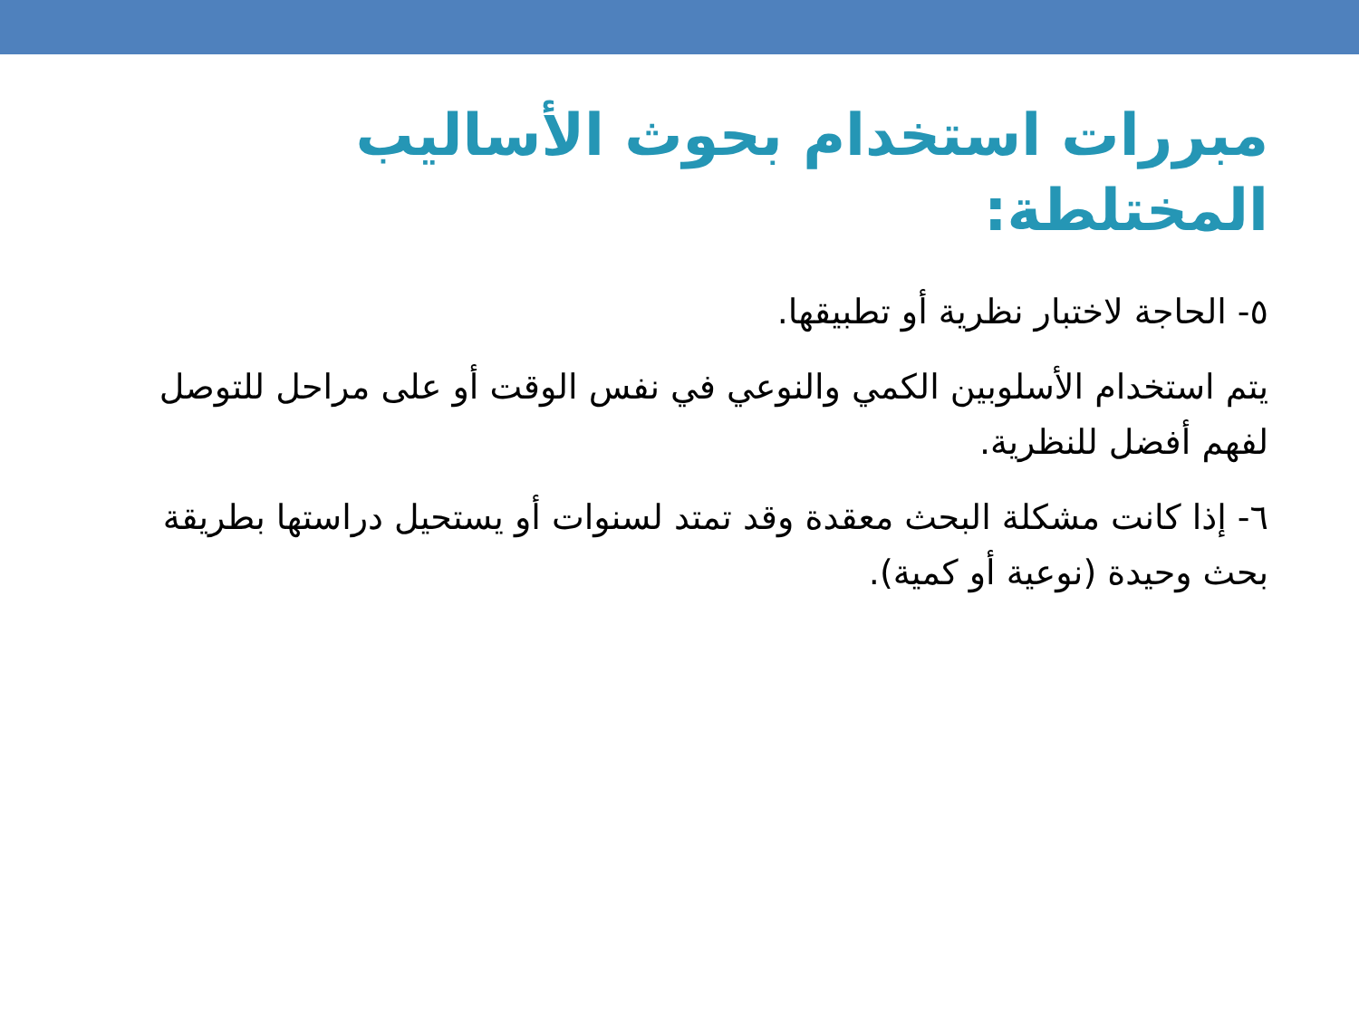مبررات استخدام بحوث الأساليب المختلطة:
٥- الحاجة لاختبار نظرية أو تطبيقها.
يتم استخدام الأسلوبين الكمي والنوعي في نفس الوقت أو على مراحل للتوصل لفهم أفضل للنظرية.
٦- إذا كانت مشكلة البحث معقدة وقد تمتد لسنوات أو يستحيل دراستها بطريقة بحث وحيدة (نوعية أو كمية).